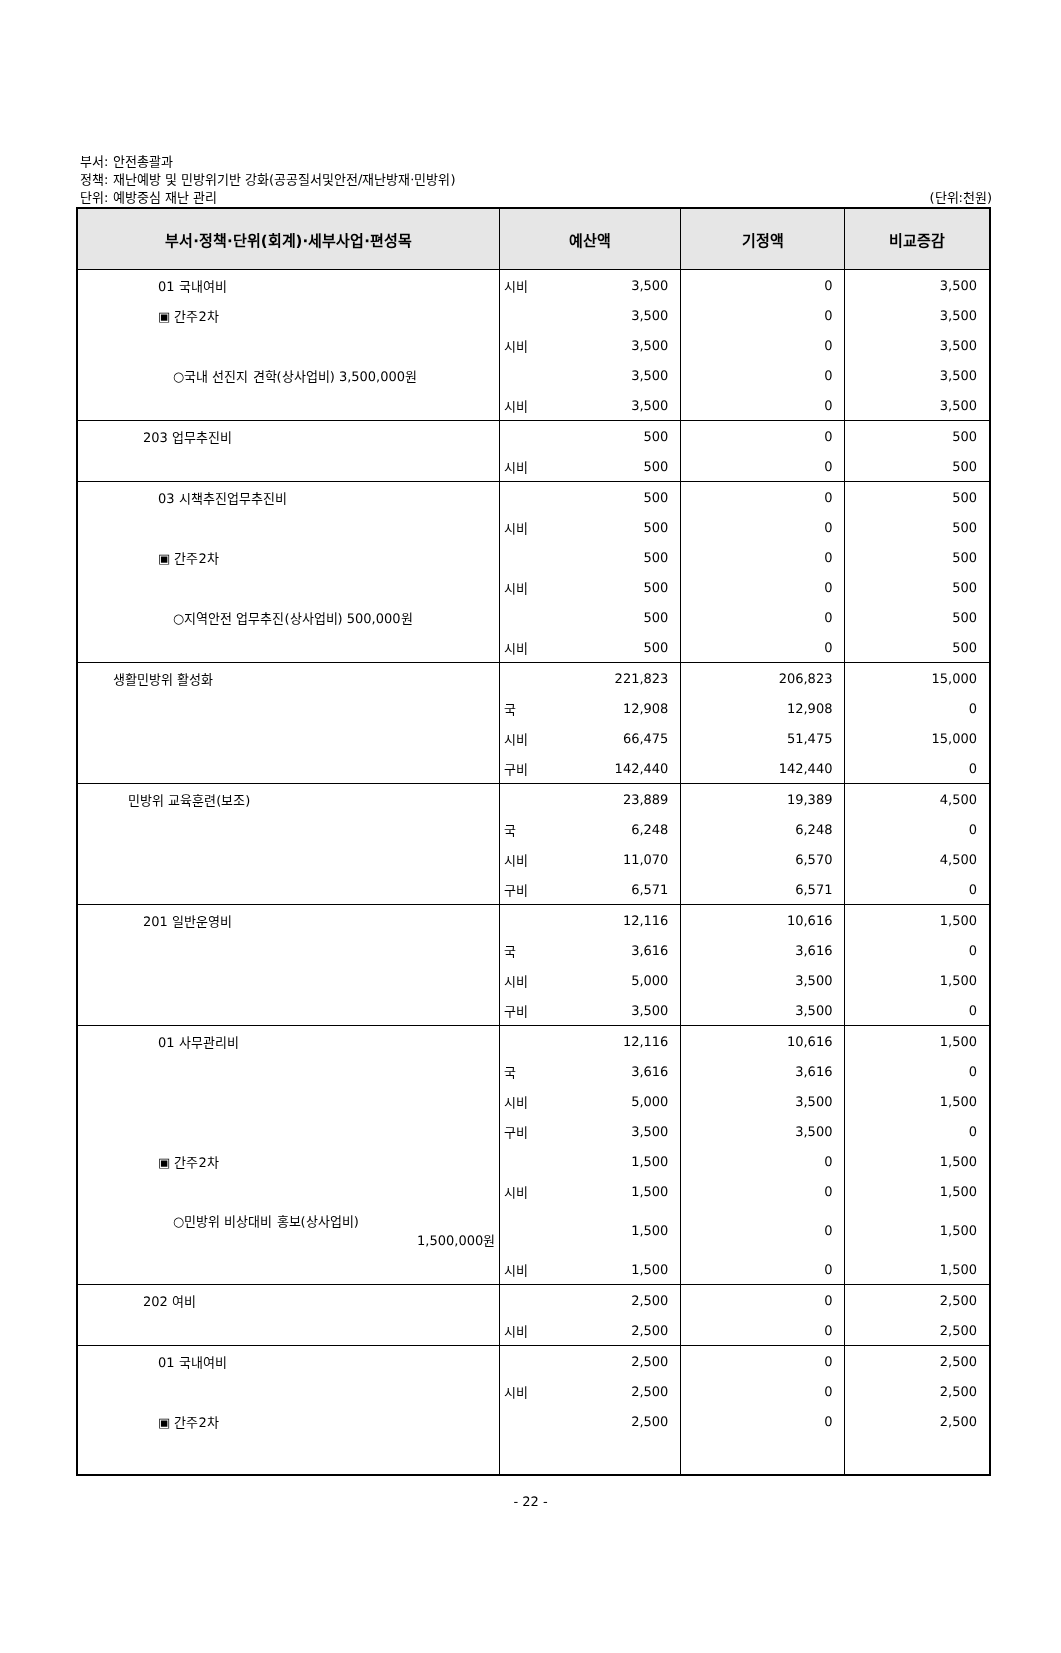부서: 안전총괄과
정책: 재난예방 및 민방위기반 강화(공공질서및안전/재난방재·민방위)
단위: 예방중심 재난 관리 (단위:천원)
| 부서·정책·단위(회계)·세부사업·편성목 | 예산액 | | 기정액 | 비교증감 |
| --- | --- | --- | --- | --- |
| 01 국내여비 | 시비 | 3,500 | 0 | 3,500 |
| ▣ 간주2차 | | 3,500 | 0 | 3,500 |
| | 시비 | 3,500 | 0 | 3,500 |
| ○국내 선진지 견학(상사업비) 3,500,000원 | | 3,500 | 0 | 3,500 |
| | 시비 | 3,500 | 0 | 3,500 |
| 203 업무추진비 | | 500 | 0 | 500 |
| | 시비 | 500 | 0 | 500 |
| 03 시책추진업무추진비 | | 500 | 0 | 500 |
| | 시비 | 500 | 0 | 500 |
| ▣ 간주2차 | | 500 | 0 | 500 |
| | 시비 | 500 | 0 | 500 |
| ○지역안전 업무추진(상사업비) 500,000원 | | 500 | 0 | 500 |
| | 시비 | 500 | 0 | 500 |
| 생활민방위 활성화 | | 221,823 | 206,823 | 15,000 |
| | 국 | 12,908 | 12,908 | 0 |
| | 시비 | 66,475 | 51,475 | 15,000 |
| | 구비 | 142,440 | 142,440 | 0 |
| 민방위 교육훈련(보조) | | 23,889 | 19,389 | 4,500 |
| | 국 | 6,248 | 6,248 | 0 |
| | 시비 | 11,070 | 6,570 | 4,500 |
| | 구비 | 6,571 | 6,571 | 0 |
| 201 일반운영비 | | 12,116 | 10,616 | 1,500 |
| | 국 | 3,616 | 3,616 | 0 |
| | 시비 | 5,000 | 3,500 | 1,500 |
| | 구비 | 3,500 | 3,500 | 0 |
| 01 사무관리비 | | 12,116 | 10,616 | 1,500 |
| | 국 | 3,616 | 3,616 | 0 |
| | 시비 | 5,000 | 3,500 | 1,500 |
| | 구비 | 3,500 | 3,500 | 0 |
| ▣ 간주2차 | | 1,500 | 0 | 1,500 |
| | 시비 | 1,500 | 0 | 1,500 |
| ○민방위 비상대비 홍보(상사업비) 1,500,000원 | | 1,500 | 0 | 1,500 |
| | 시비 | 1,500 | 0 | 1,500 |
| 202 여비 | | 2,500 | 0 | 2,500 |
| | 시비 | 2,500 | 0 | 2,500 |
| 01 국내여비 | | 2,500 | 0 | 2,500 |
| | 시비 | 2,500 | 0 | 2,500 |
| ▣ 간주2차 | | 2,500 | 0 | 2,500 |
- 22 -